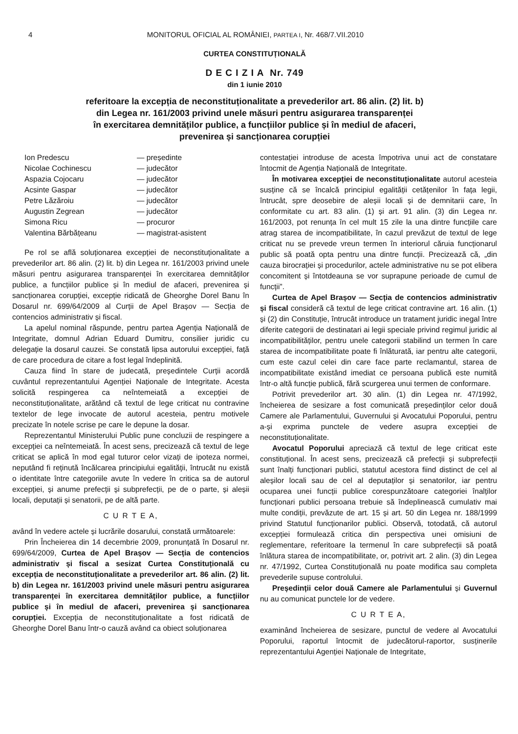4 MONITORUL OFICIAL AL ROMÂNIEI, PARTEA I, Nr. 468/7.VII.2010
CURTEA CONSTITUȚIONALĂ
D E C I Z I A Nr. 749
din 1 iunie 2010
referitoare la excepția de neconstituționalitate a prevederilor art. 86 alin. (2) lit. b)
din Legea nr. 161/2003 privind unele măsuri pentru asigurarea transparenței
în exercitarea demnităților publice, a funcțiilor publice și în mediul de afaceri,
prevenirea și sancționarea corupției
| Ion Predescu | — președinte |
| Nicolae Cochinescu | — judecător |
| Aspazia Cojocaru | — judecător |
| Acsinte Gaspar | — judecător |
| Petre Lăzăroiu | — judecător |
| Augustin Zegrean | — judecător |
| Simona Ricu | — procuror |
| Valentina Bărbățeanu | — magistrat-asistent |
Pe rol se află soluționarea excepției de neconstituționalitate a prevederilor art. 86 alin. (2) lit. b) din Legea nr. 161/2003 privind unele măsuri pentru asigurarea transparenței în exercitarea demnităților publice, a funcțiilor publice și în mediul de afaceri, prevenirea și sancționarea corupției, excepție ridicată de Gheorghe Dorel Banu în Dosarul nr. 699/64/2009 al Curții de Apel Brașov — Secția de contencios administrativ și fiscal.
La apelul nominal răspunde, pentru partea Agenția Națională de Integritate, domnul Adrian Eduard Dumitru, consilier juridic cu delegație la dosarul cauzei. Se constată lipsa autorului excepției, față de care procedura de citare a fost legal îndeplinită.
Cauza fiind în stare de judecată, președintele Curții acordă cuvântul reprezentantului Agenției Naționale de Integritate. Acesta solicită respingerea ca neîntemeiată a excepției de neconstituționalitate, arătând că textul de lege criticat nu contravine textelor de lege invocate de autorul acesteia, pentru motivele precizate în notele scrise pe care le depune la dosar.
Reprezentantul Ministerului Public pune concluzii de respingere a excepției ca neîntemeiată. În acest sens, precizează că textul de lege criticat se aplică în mod egal tuturor celor vizați de ipoteza normei, neputând fi reținută încălcarea principiului egalității, întrucât nu există o identitate între categoriile avute în vedere în critica sa de autorul excepției, și anume prefecții și subprefecții, pe de o parte, și aleșii locali, deputații și senatorii, pe de altă parte.
C U R T E A,
având în vedere actele și lucrările dosarului, constată următoarele:
Prin Încheierea din 14 decembrie 2009, pronunțată în Dosarul nr. 699/64/2009, Curtea de Apel Brașov — Secția de contencios administrativ și fiscal a sesizat Curtea Constituțională cu excepția de neconstituționalitate a prevederilor art. 86 alin. (2) lit. b) din Legea nr. 161/2003 privind unele măsuri pentru asigurarea transparenței în exercitarea demnităților publice, a funcțiilor publice și în mediul de afaceri, prevenirea și sancționarea corupției. Excepția de neconstituționalitate a fost ridicată de Gheorghe Dorel Banu într-o cauză având ca obiect soluționarea
contestației introduse de acesta împotriva unui act de constatare întocmit de Agenția Națională de Integritate.
În motivarea excepției de neconstituționalitate autorul acesteia susține că se încalcă principiul egalității cetățenilor în fața legii, întrucât, spre deosebire de aleșii locali și de demnitarii care, în conformitate cu art. 83 alin. (1) și art. 91 alin. (3) din Legea nr. 161/2003, pot renunța în cel mult 15 zile la una dintre funcțiile care atrag starea de incompatibilitate, în cazul prevăzut de textul de lege criticat nu se prevede vreun termen în interiorul căruia funcționarul public să poată opta pentru una dintre funcții. Precizează că, „din cauza birocrației și procedurilor, actele administrative nu se pot elibera concomitent și întotdeauna se vor suprapune perioade de cumul de funcții”.
Curtea de Apel Brașov — Secția de contencios administrativ și fiscal consideră că textul de lege criticat contravine art. 16 alin. (1) și (2) din Constituție, întrucât introduce un tratament juridic inegal între diferite categorii de destinatari ai legii speciale privind regimul juridic al incompatibilităților, pentru unele categorii stabilind un termen în care starea de incompatibilitate poate fi înlăturată, iar pentru alte categorii, cum este cazul celei din care face parte reclamantul, starea de incompatibilitate existând imediat ce persoana publică este numită într-o altă funcție publică, fără scurgerea unui termen de conformare.
Potrivit prevederilor art. 30 alin. (1) din Legea nr. 47/1992, încheierea de sesizare a fost comunicată președinților celor două Camere ale Parlamentului, Guvernului și Avocatului Poporului, pentru a-și exprima punctele de vedere asupra excepției de neconstituționalitate.
Avocatul Poporului apreciază că textul de lege criticat este constituțional. În acest sens, precizează că prefecții și subprefecții sunt înalți funcționari publici, statutul acestora fiind distinct de cel al aleșilor locali sau de cel al deputaților și senatorilor, iar pentru ocuparea unei funcții publice corespunzătoare categoriei înalților funcționari publici persoana trebuie să îndeplinească cumulativ mai multe condiții, prevăzute de art. 15 și art. 50 din Legea nr. 188/1999 privind Statutul funcționarilor publici. Observă, totodată, că autorul excepției formulează critica din perspectiva unei omisiuni de reglementare, referitoare la termenul în care subprefecții să poată înlătura starea de incompatibilitate, or, potrivit art. 2 alin. (3) din Legea nr. 47/1992, Curtea Constituțională nu poate modifica sau completa prevederile supuse controlului.
Președinții celor două Camere ale Parlamentului și Guvernul nu au comunicat punctele lor de vedere.
C U R T E A,
examinând încheierea de sesizare, punctul de vedere al Avocatului Poporului, raportul întocmit de judecătorul-raportor, susținerile reprezentantului Agenției Naționale de Integritate,